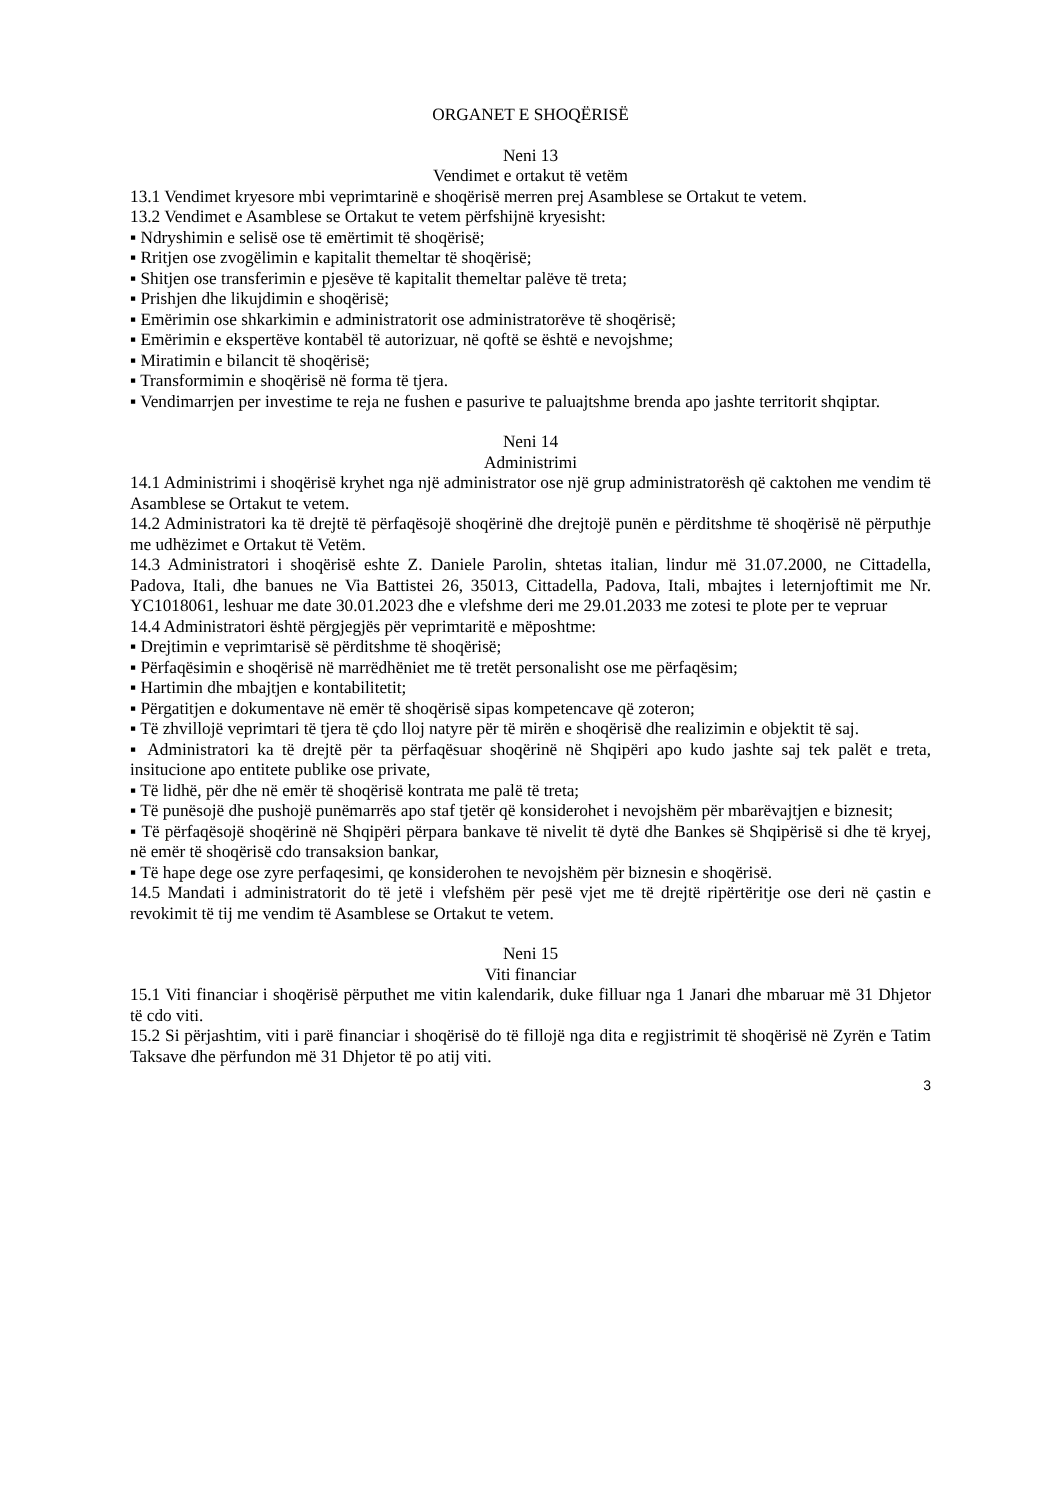ORGANET E SHOQËRISË
Neni 13
Vendimet e ortakut të vetëm
13.1 Vendimet kryesore mbi veprimtarinë e shoqërisë merren prej Asamblese se Ortakut te vetem.
13.2 Vendimet e Asamblese se Ortakut te vetem përfshijnë kryesisht:
▪ Ndryshimin e selisë ose të emërtimit të shoqërisë;
▪ Rritjen ose zvogëlimin e kapitalit themeltar të shoqërisë;
▪ Shitjen ose transferimin e pjesëve të kapitalit themeltar palëve të treta;
▪ Prishjen dhe likujdimin e shoqërisë;
▪ Emërimin ose shkarkimin e administratorit ose administratorëve të shoqërisë;
▪ Emërimin e ekspertëve kontabël të autorizuar, në qoftë se është e nevojshme;
▪ Miratimin e bilancit të shoqërisë;
▪ Transformimin e shoqërisë në forma të tjera.
▪ Vendimarrjen per investime te reja ne fushen e pasurive te paluajtshme brenda apo jashte territorit shqiptar.
Neni 14
Administrimi
14.1 Administrimi i shoqërisë kryhet nga një administrator ose një grup administratorësh që caktohen me vendim të Asamblese se Ortakut te vetem.
14.2 Administratori ka të drejtë të përfaqësojë shoqërinë dhe drejtojë punën e përditshme të shoqërisë në përputhje me udhëzimet e Ortakut të Vetëm.
14.3 Administratori i shoqërisë eshte Z. Daniele Parolin, shtetas italian, lindur më 31.07.2000, ne Cittadella, Padova, Itali, dhe banues ne Via Battistei 26, 35013, Cittadella, Padova, Itali, mbajtes i leternjoftimit me Nr. YC1018061, leshuar me date 30.01.2023 dhe e vlefshme deri me 29.01.2033 me zotesi te plote per te vepruar
14.4 Administratori është përgjegjës për veprimtaritë e mëposhtme:
▪ Drejtimin e veprimtarisë së përditshme të shoqërisë;
▪ Përfaqësimin e shoqërisë në marrëdhëniet me të tretët personalisht ose me përfaqësim;
▪ Hartimin dhe mbajtjen e kontabilitetit;
▪ Përgatitjen e dokumentave në emër të shoqërisë sipas kompetencave që zoteron;
▪ Të zhvillojë veprimtari të tjera të çdo lloj natyre për të mirën e shoqërisë dhe realizimin e objektit të saj.
▪ Administratori ka të drejtë për ta përfaqësuar shoqërinë në Shqipëri apo kudo jashte saj tek palët e treta, insitucione apo entitete publike ose private,
▪ Të lidhë, për dhe në emër të shoqërisë kontrata me palë të treta;
▪ Të punësojë dhe pushojë punëmarrës apo staf tjetër që konsiderohet i nevojshëm për mbarëvajtjen e biznesit;
▪ Të përfaqësojë shoqërinë në Shqipëri përpara bankave të nivelit të dytë dhe Bankes së Shqipërisë si dhe të kryej, në emër të shoqërisë cdo transaksion bankar,
▪ Të hape dege ose zyre perfaqesimi, qe konsiderohen te nevojshëm për biznesin e shoqërisë.
14.5 Mandati i administratorit do të jetë i vlefshëm për pesë vjet me të drejtë ripërtëritje ose deri në çastin e revokimit të tij me vendim të Asamblese se Ortakut te vetem.
Neni 15
Viti financiar
15.1 Viti financiar i shoqërisë përputhet me vitin kalendarik, duke filluar nga 1 Janari dhe mbaruar më 31 Dhjetor të cdo viti.
15.2 Si përjashtim, viti i parë financiar i shoqërisë do të fillojë nga dita e regjistrimit të shoqërisë në Zyrën e Tatim Taksave dhe përfundon më 31 Dhjetor të po atij viti.
3